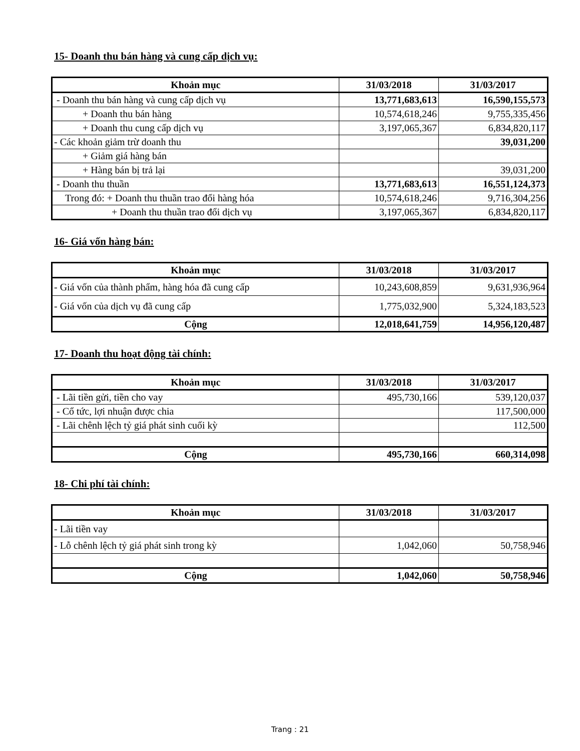15- Doanh thu bán hàng và cung cấp dịch vụ:
| Khoản mục | 31/03/2018 | 31/03/2017 |
| --- | --- | --- |
| - Doanh thu bán hàng và cung cấp dịch vụ | 13,771,683,613 | 16,590,155,573 |
| + Doanh thu bán hàng | 10,574,618,246 | 9,755,335,456 |
| + Doanh thu cung cấp dịch vụ | 3,197,065,367 | 6,834,820,117 |
| - Các khoản giảm trừ doanh thu | | 39,031,200 |
| + Giảm giá hàng bán | | |
| + Hàng bán bị trả lại | | 39,031,200 |
| - Doanh thu thuần | 13,771,683,613 | 16,551,124,373 |
| Trong đó: + Doanh thu thuần trao đổi hàng hóa | 10,574,618,246 | 9,716,304,256 |
| + Doanh thu thuần trao đổi dịch vụ | 3,197,065,367 | 6,834,820,117 |
16- Giá vốn hàng bán:
| Khoản mục | 31/03/2018 | 31/03/2017 |
| --- | --- | --- |
| - Giá vốn của thành phẩm, hàng hóa đã cung cấp | 10,243,608,859 | 9,631,936,964 |
| - Giá vốn của dịch vụ đã cung cấp | 1,775,032,900 | 5,324,183,523 |
| Cộng | 12,018,641,759 | 14,956,120,487 |
17- Doanh thu hoạt động tài chính:
| Khoản mục | 31/03/2018 | 31/03/2017 |
| --- | --- | --- |
| - Lãi tiền gửi, tiền cho vay | 495,730,166 | 539,120,037 |
| - Cổ tức, lợi nhuận được chia | | 117,500,000 |
| - Lãi chênh lệch tỷ giá phát sinh cuối kỳ | | 112,500 |
| Cộng | 495,730,166 | 660,314,098 |
18- Chi phí tài chính:
| Khoản mục | 31/03/2018 | 31/03/2017 |
| --- | --- | --- |
| - Lãi tiền vay | | |
| - Lỗ chênh lệch tỷ giá phát sinh trong kỳ | 1,042,060 | 50,758,946 |
| Cộng | 1,042,060 | 50,758,946 |
Trang : 21